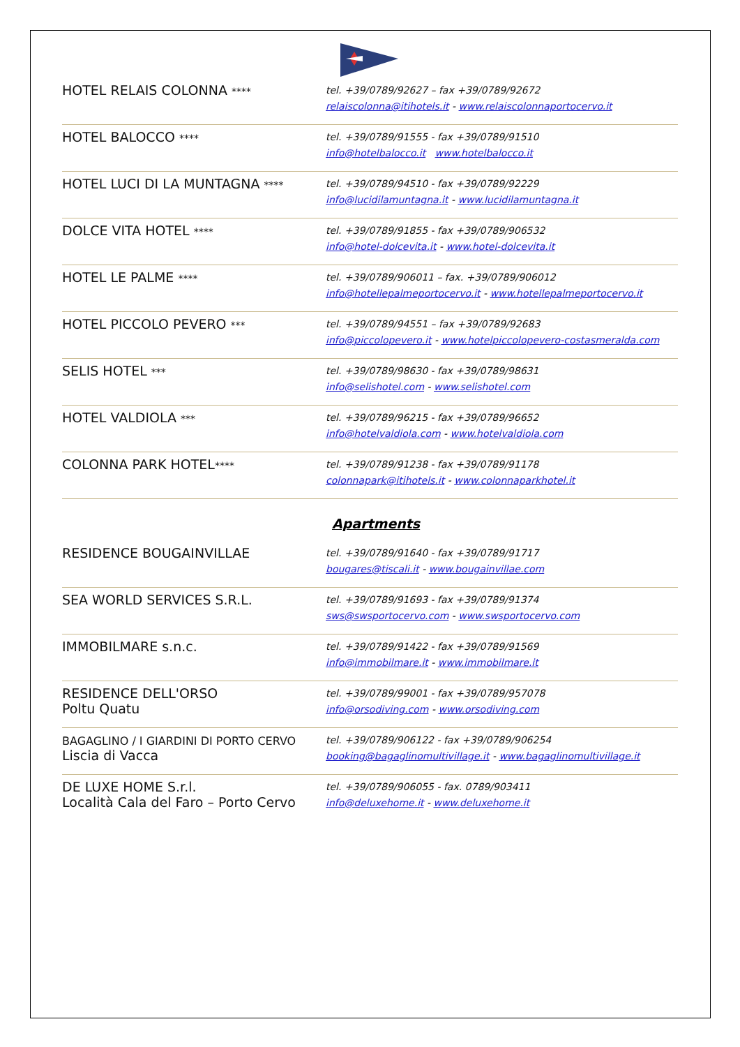| HOTEL RELAIS COLONNA **** | tel. +39/0789/92627 – fax +39/0789/92672 relaiscolonna@itihotels.it - www.relaiscolonnaportocervo.it |
| HOTEL BALOCCO **** | tel. +39/0789/91555 - fax +39/0789/91510 info@hotelbalocco.it www.hotelbalocco.it |
| HOTEL LUCI DI LA MUNTAGNA **** | tel. +39/0789/94510 - fax +39/0789/92229 info@lucidilamuntagna.it - www.lucidilamuntagna.it |
| DOLCE VITA HOTEL **** | tel. +39/0789/91855 - fax +39/0789/906532 info@hotel-dolcevita.it - www.hotel-dolcevita.it |
| HOTEL LE PALME **** | tel. +39/0789/906011 – fax. +39/0789/906012 info@hotellepalmeportocervo.it - www.hotellepalmeportocervo.it |
| HOTEL PICCOLO PEVERO *** | tel. +39/0789/94551 – fax +39/0789/92683 info@piccolopevero.it - www.hotelpiccolopevero-costasmeralda.com |
| SELIS HOTEL *** | tel. +39/0789/98630 - fax +39/0789/98631 info@selishotel.com - www.selishotel.com |
| HOTEL VALDIOLA *** | tel. +39/0789/96215 - fax +39/0789/96652 info@hotelvaldiola.com - www.hotelvaldiola.com |
| COLONNA PARK HOTEL **** | tel. +39/0789/91238 - fax +39/0789/91178 colonnapark@itihotels.it - www.colonnaparkhotel.it |
| Apartments | |
| RESIDENCE BOUGAINVILLAE | tel. +39/0789/91640 - fax +39/0789/91717 bougares@tiscali.it - www.bougainvillae.com |
| SEA WORLD SERVICES S.R.L. | tel. +39/0789/91693 - fax +39/0789/91374 sws@swsportocervo.com - www.swsportocervo.com |
| IMMOBILMARE s.n.c. | tel. +39/0789/91422 - fax +39/0789/91569 info@immobilmare.it - www.immobilmare.it |
| RESIDENCE DELL'ORSO Poltu Quatu | tel. +39/0789/99001 - fax +39/0789/957078 info@orsodiving.com - www.orsodiving.com |
| BAGAGLINO / I GIARDINI DI PORTO CERVO Liscia di Vacca | tel. +39/0789/906122 - fax +39/0789/906254 booking@bagaglinomultivillage.it - www.bagaglinomultivillage.it |
| DE LUXE HOME S.r.l. Località Cala del Faro – Porto Cervo | tel. +39/0789/906055 - fax. 0789/903411 info@deluxehome.it - www.deluxehome.it |